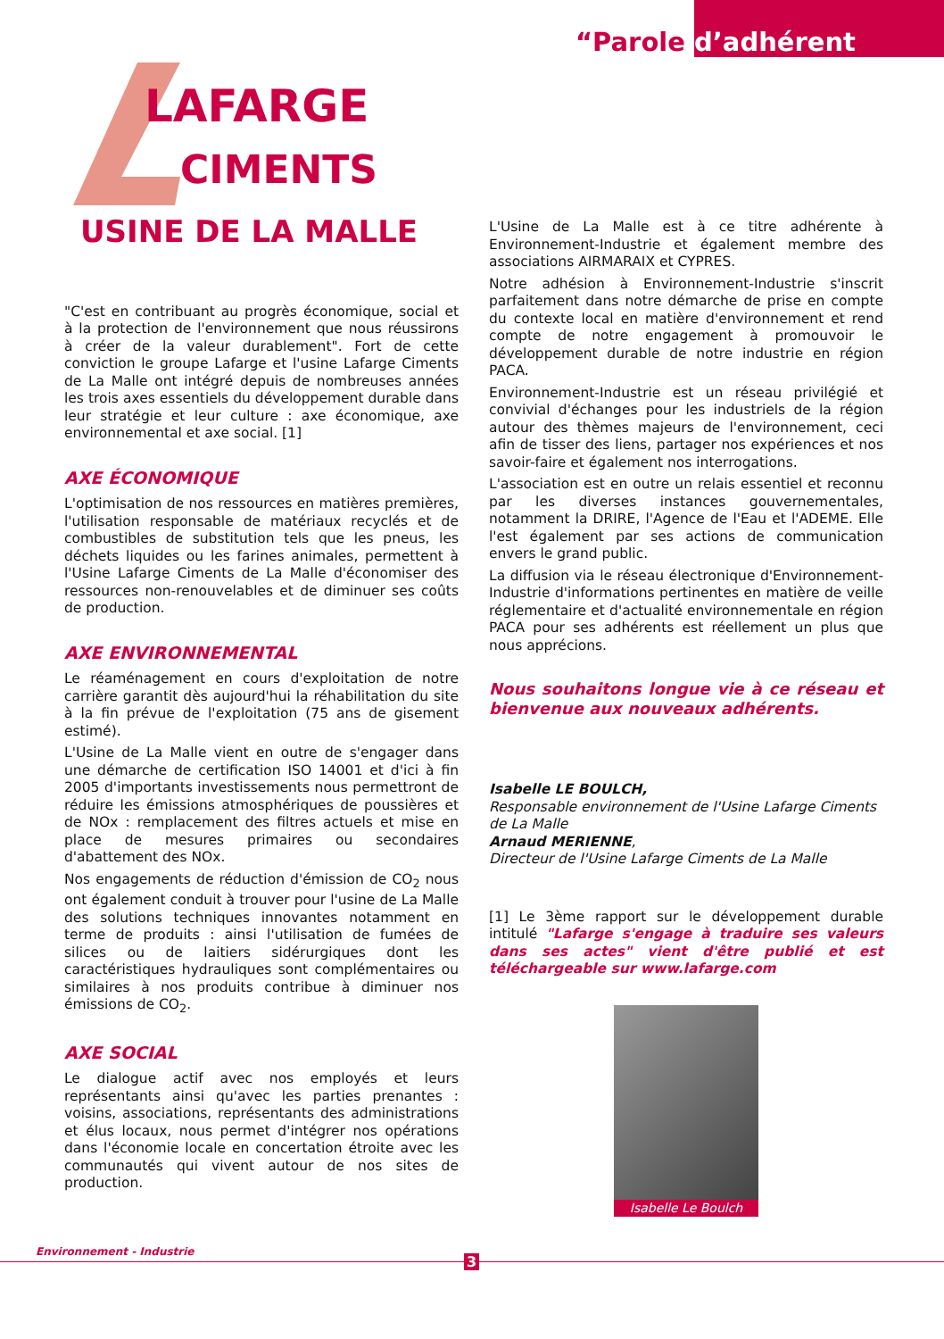“Parole d’adhérent
LAFARGE
CIMENTS
USINE DE LA MALLE
"C'est en contribuant au progrès économique, social et à la protection de l'environnement que nous réussirons à créer de la valeur durablement". Fort de cette conviction le groupe Lafarge et l'usine Lafarge Ciments de La Malle ont intégré depuis de nombreuses années les trois axes essentiels du développement durable dans leur stratégie et leur culture : axe économique, axe environnemental et axe social. [1]
AXE ÉCONOMIQUE
L'optimisation de nos ressources en matières premières, l'utilisation responsable de matériaux recyclés et de combustibles de substitution tels que les pneus, les déchets liquides ou les farines animales, permettent à l'Usine Lafarge Ciments de La Malle d'économiser des ressources non-renouvelables et de diminuer ses coûts de production.
AXE ENVIRONNEMENTAL
Le réaménagement en cours d'exploitation de notre carrière garantit dès aujourd'hui la réhabilitation du site à la fin prévue de l'exploitation (75 ans de gisement estimé).
L'Usine de La Malle vient en outre de s'engager dans une démarche de certification ISO 14001 et d'ici à fin 2005 d'importants investissements nous permettront de réduire les émissions atmosphériques de poussières et de NOx : remplacement des filtres actuels et mise en place de mesures primaires ou secondaires d'abattement des NOx.
Nos engagements de réduction d'émission de CO<sub>2</sub> nous ont également conduit à trouver pour l'usine de La Malle des solutions techniques innovantes notamment en terme de produits : ainsi l'utilisation de fumées de silices ou de laitiers sidérurgiques dont les caractéristiques hydrauliques sont complémentaires ou similaires à nos produits contribue à diminuer nos émissions de CO<sub>2</sub>.
AXE SOCIAL
Le dialogue actif avec nos employés et leurs représentants ainsi qu'avec les parties prenantes : voisins, associations, représentants des administrations et élus locaux, nous permet d'intégrer nos opérations dans l'économie locale en concertation étroite avec les communautés qui vivent autour de nos sites de production.
L'Usine de La Malle est à ce titre adhérente à Environnement-Industrie et également membre des associations AIRMARAIX et CYPRES.
Notre adhésion à Environnement-Industrie s'inscrit parfaitement dans notre démarche de prise en compte du contexte local en matière d'environnement et rend compte de notre engagement à promouvoir le développement durable de notre industrie en région PACA.
Environnement-Industrie est un réseau privilégié et convivial d'échanges pour les industriels de la région autour des thèmes majeurs de l'environnement, ceci afin de tisser des liens, partager nos expériences et nos savoir-faire et également nos interrogations.
L'association est en outre un relais essentiel et reconnu par les diverses instances gouvernementales, notamment la DRIRE, l'Agence de l'Eau et l'ADEME. Elle l'est également par ses actions de communication envers le grand public.
La diffusion via le réseau électronique d'Environnement-Industrie d'informations pertinentes en matière de veille réglementaire et d'actualité environnementale en région PACA pour ses adhérents est réellement un plus que nous apprécions.
Nous souhaitons longue vie à ce réseau et bienvenue aux nouveaux adhérents.
Isabelle LE BOULCH,
Responsable environnement de l'Usine Lafarge Ciments de La Malle
Arnaud MERIENNE,
Directeur de l'Usine Lafarge Ciments de La Malle
[1] Le 3ème rapport sur le développement durable intitulé "Lafarge s'engage à traduire ses valeurs dans ses actes" vient d'être publié et est téléchargeable sur www.lafarge.com
Isabelle Le Boulch
Environnement - Industrie
3